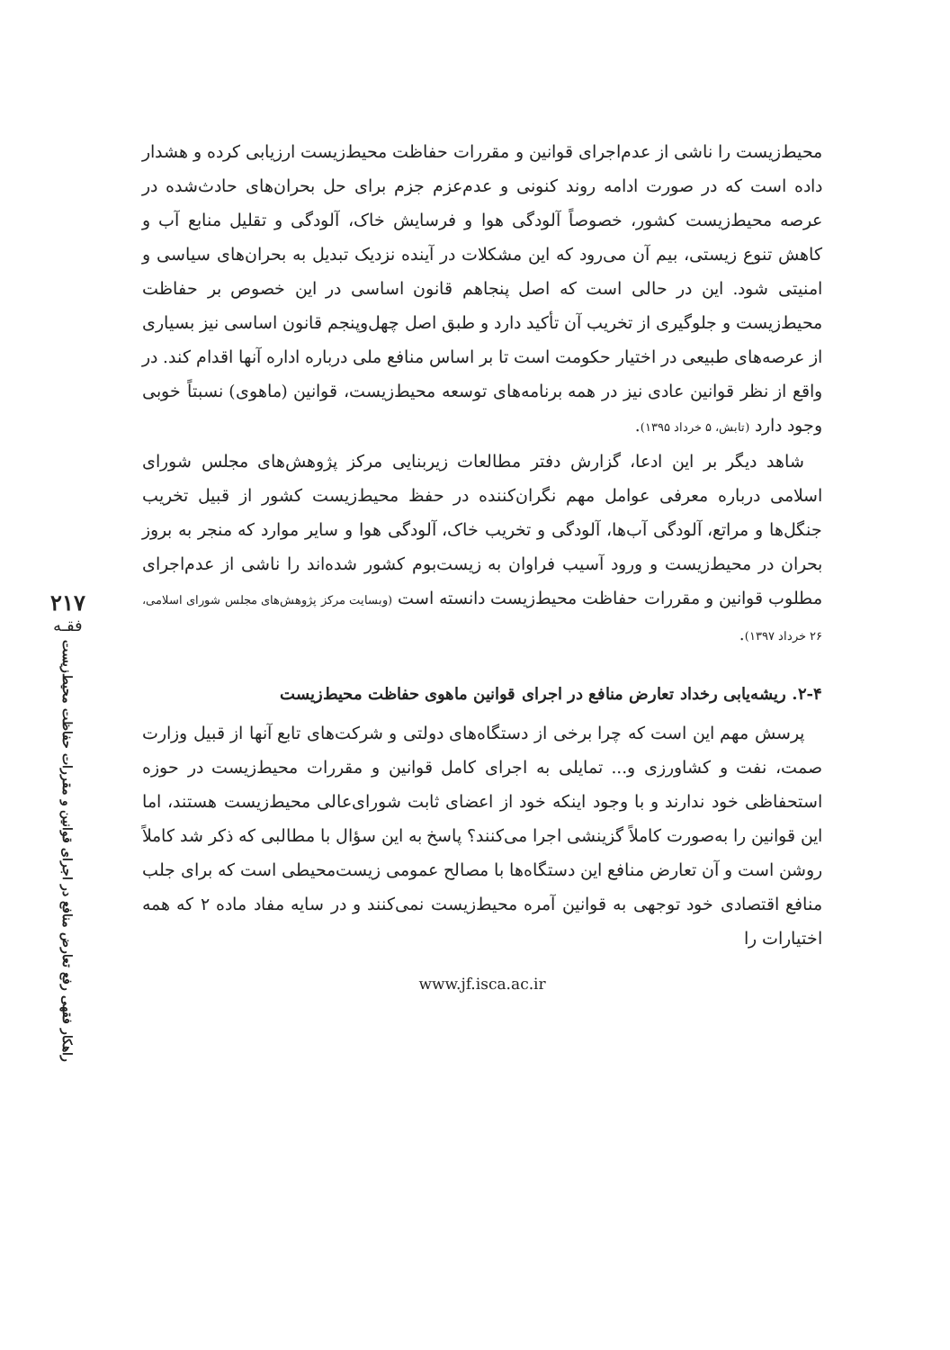۲۱۷
فقـه
راهکار فقهی رفع تعارض منافع در اجرای قوانین و مقررات حفاظت محیط‌زیست
محیط‌زیست را ناشی از عدم‌اجرای قوانین و مقررات حفاظت محیط‌زیست ارزیابی کرده و هشدار داده است که در صورت ادامه روند کنونی و عدم‌عزم جزم برای حل بحران‌های حادث‌شده در عرصه محیط‌زیست کشور، خصوصاً آلودگی هوا و فرسایش خاک، آلودگی و تقلیل منابع آب و کاهش تنوع زیستی، بیم آن می‌رود که این مشکلات در آینده نزدیک تبدیل به بحران‌های سیاسی و امنیتی شود. این در حالی است که اصل پنجاهم قانون اساسی در این خصوص بر حفاظت محیط‌زیست و جلوگیری از تخریب آن تأکید دارد و طبق اصل چهل‌وپنجم قانون اساسی نیز بسیاری از عرصه‌های طبیعی در اختیار حکومت است تا بر اساس منافع ملی درباره اداره آنها اقدام کند. در واقع از نظر قوانین عادی نیز در همه برنامه‌های توسعه محیط‌زیست، قوانین (ماهوی) نسبتاً خوبی وجود دارد (تابش، ۵ خرداد ۱۳۹۵).
شاهد دیگر بر این ادعا، گزارش دفتر مطالعات زیربنایی مرکز پژوهش‌های مجلس شورای اسلامی درباره معرفی عوامل مهم نگران‌کننده در حفظ محیط‌زیست کشور از قبیل تخریب جنگل‌ها و مراتع، آلودگی آب‌ها، آلودگی و تخریب خاک، آلودگی هوا و سایر موارد که منجر به بروز بحران در محیط‌زیست و ورود آسیب فراوان به زیست‌بوم کشور شده‌اند را ناشی از عدم‌اجرای مطلوب قوانین و مقررات حفاظت محیط‌زیست دانسته است (وبسایت مرکز پژوهش‌های مجلس شورای اسلامی، ۲۶ خرداد ۱۳۹۷).
۲-۴. ریشه‌یابی رخداد تعارض منافع در اجرای قوانین ماهوی حفاظت محیط‌زیست
پرسش مهم این است که چرا برخی از دستگاه‌های دولتی و شرکت‌های تابع آنها از قبیل وزارت صمت، نفت و کشاورزی و... تمایلی به اجرای کامل قوانین و مقررات محیط‌زیست در حوزه استحفاظی خود ندارند و با وجود اینکه خود از اعضای ثابت شورای‌عالی محیط‌زیست هستند، اما این قوانین را به‌صورت کاملاً گزینشی اجرا می‌کنند؟ پاسخ به این سؤال با مطالبی که ذکر شد کاملاً روشن است و آن تعارض منافع این دستگاه‌ها با مصالح عمومی زیست‌محیطی است که برای جلب منافع اقتصادی خود توجهی به قوانین آمره محیط‌زیست نمی‌کنند و در سایه مفاد ماده ۲ که همه اختیارات را
www.jf.isca.ac.ir